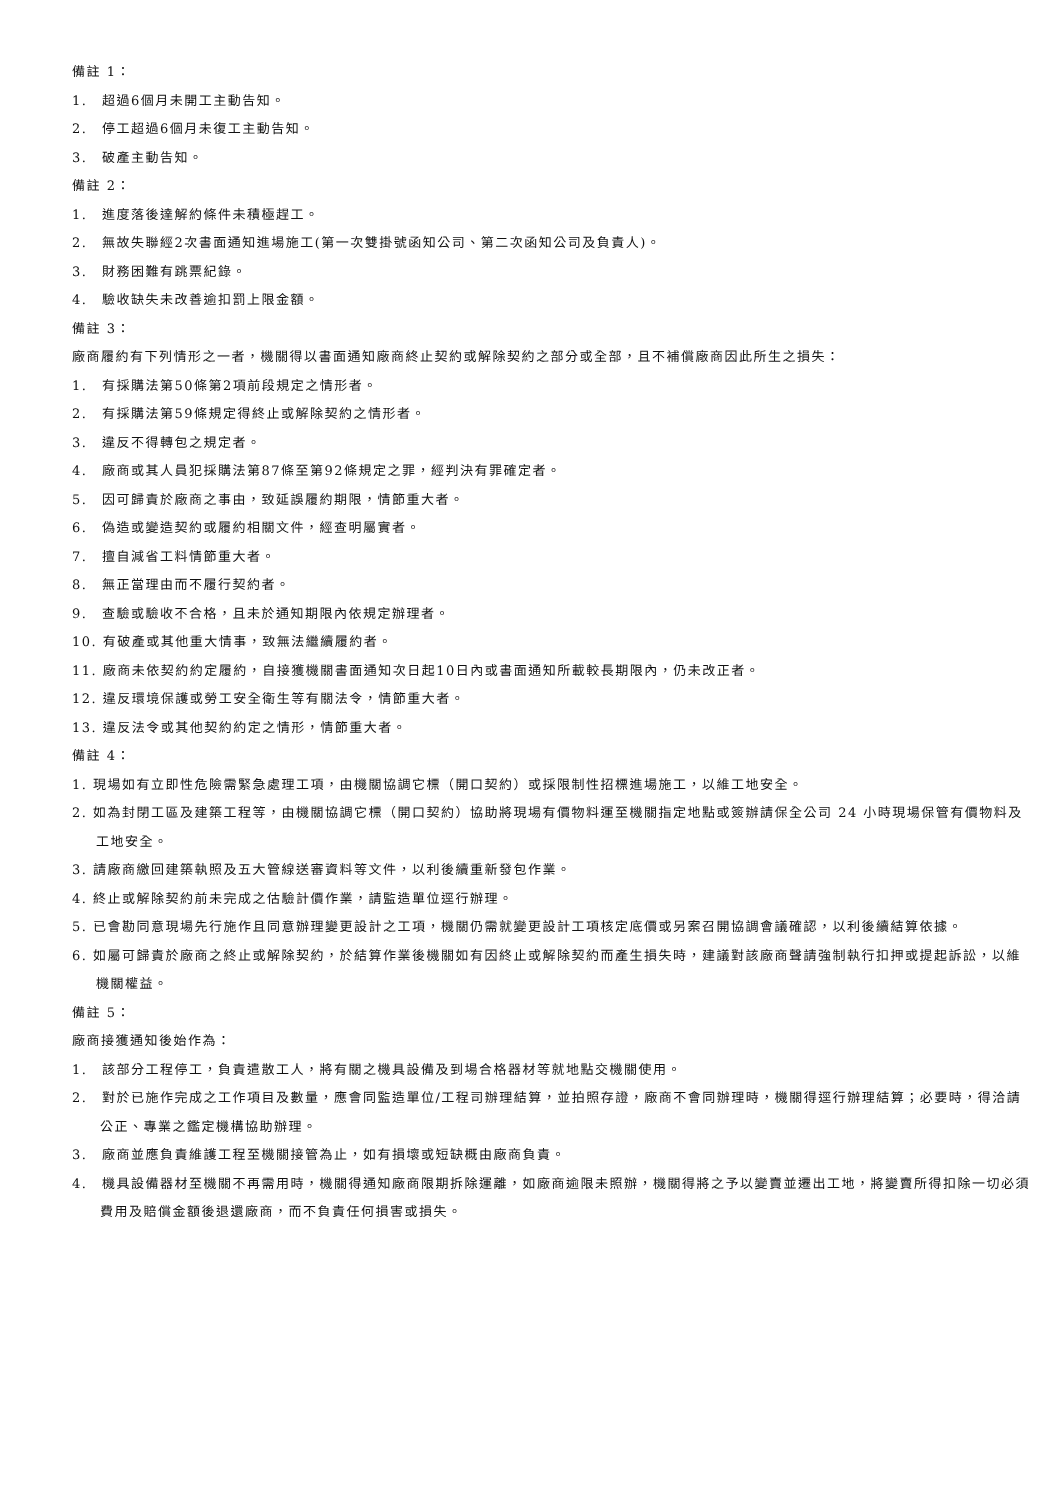備註 1：
1.　超過6個月未開工主動告知。
2.　停工超過6個月未復工主動告知。
3.　破產主動告知。
備註 2：
1.　進度落後達解約條件未積極趕工。
2.　無故失聯經2次書面通知進場施工(第一次雙掛號函知公司、第二次函知公司及負責人)。
3.　財務困難有跳票紀錄。
4.　驗收缺失未改善逾扣罰上限金額。
備註 3：
廠商履約有下列情形之一者，機關得以書面通知廠商終止契約或解除契約之部分或全部，且不補償廠商因此所生之損失：
1.　有採購法第50條第2項前段規定之情形者。
2.　有採購法第59條規定得終止或解除契約之情形者。
3.　違反不得轉包之規定者。
4.　廠商或其人員犯採購法第87條至第92條規定之罪，經判決有罪確定者。
5.　因可歸責於廠商之事由，致延誤履約期限，情節重大者。
6.　偽造或變造契約或履約相關文件，經查明屬實者。
7.　擅自減省工料情節重大者。
8.　無正當理由而不履行契約者。
9.　查驗或驗收不合格，且未於通知期限內依規定辦理者。
10. 有破產或其他重大情事，致無法繼續履約者。
11. 廠商未依契約約定履約，自接獲機關書面通知次日起10日內或書面通知所載較長期限內，仍未改正者。
12. 違反環境保護或勞工安全衛生等有關法令，情節重大者。
13. 違反法令或其他契約約定之情形，情節重大者。
備註 4：
1. 現場如有立即性危險需緊急處理工項，由機關協調它標（開口契約）或採限制性招標進場施工，以維工地安全。
2. 如為封閉工區及建築工程等，由機關協調它標（開口契約）協助將現場有價物料運至機關指定地點或簽辦請保全公司 24 小時現場保管有價物料及工地安全。
3. 請廠商繳回建築執照及五大管線送審資料等文件，以利後續重新發包作業。
4. 終止或解除契約前未完成之估驗計價作業，請監造單位逕行辦理。
5. 已會勘同意現場先行施作且同意辦理變更設計之工項，機關仍需就變更設計工項核定底價或另案召開協調會議確認，以利後續結算依據。
6. 如屬可歸責於廠商之終止或解除契約，於結算作業後機關如有因終止或解除契約而產生損失時，建議對該廠商聲請強制執行扣押或提起訴訟，以維機關權益。
備註 5：
廠商接獲通知後始作為：
1.　該部分工程停工，負責遣散工人，將有關之機具設備及到場合格器材等就地點交機關使用。
2.　對於已施作完成之工作項目及數量，應會同監造單位/工程司辦理結算，並拍照存證，廠商不會同辦理時，機關得逕行辦理結算；必要時，得洽請公正、專業之鑑定機構協助辦理。
3.　廠商並應負責維護工程至機關接管為止，如有損壞或短缺概由廠商負責。
4.　機具設備器材至機關不再需用時，機關得通知廠商限期拆除運離，如廠商逾限未照辦，機關得將之予以變賣並遷出工地，將變賣所得扣除一切必須費用及賠償金額後退還廠商，而不負責任何損害或損失。